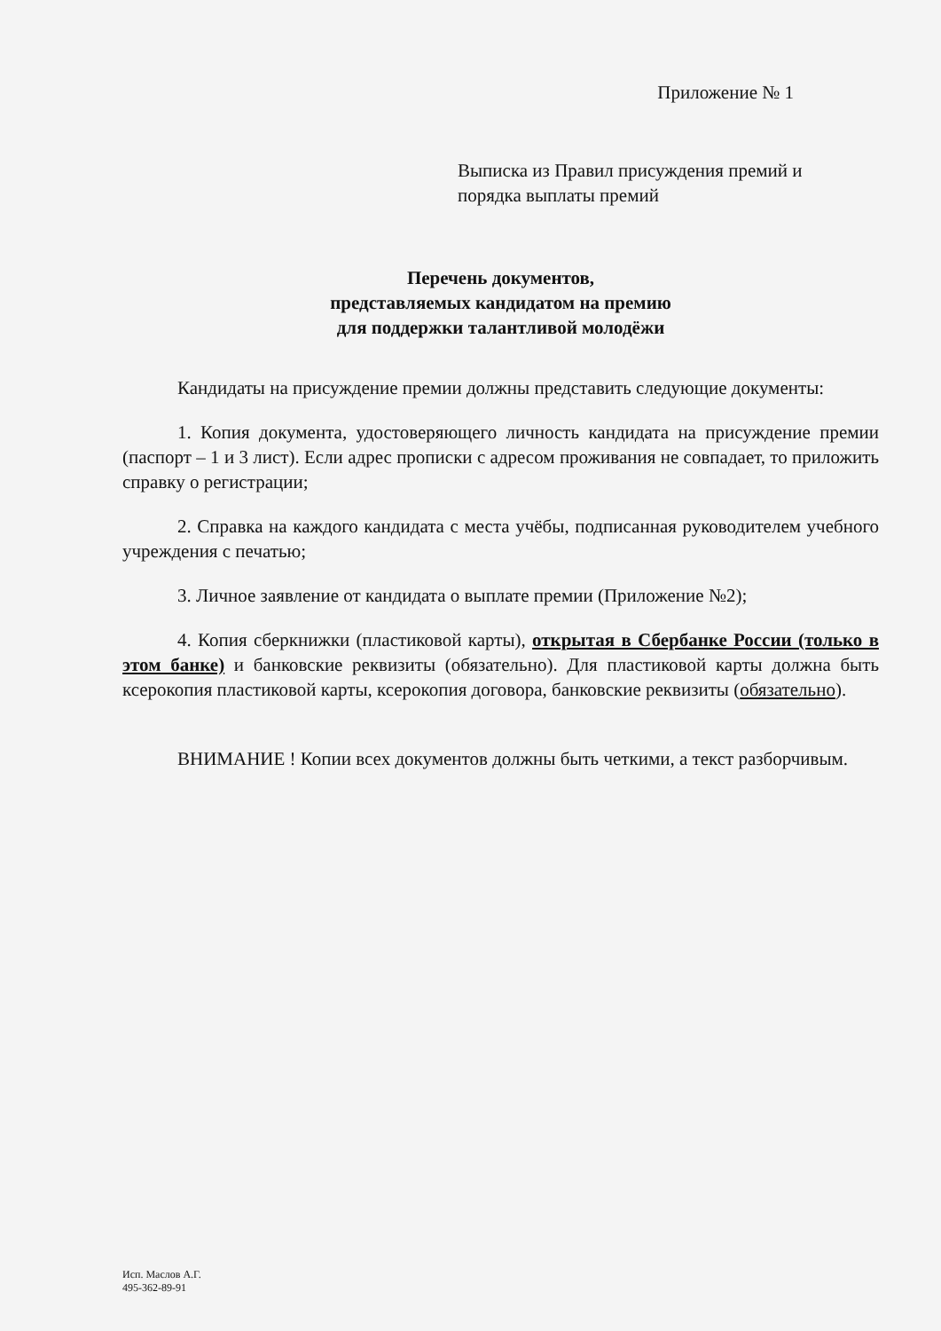Приложение № 1
Выписка из Правил присуждения премий и
порядка выплаты премий
Перечень документов,
представляемых кандидатом на премию
для поддержки талантливой молодёжи
Кандидаты на присуждение премии должны представить следующие документы:
1. Копия документа, удостоверяющего личность кандидата на присуждение премии (паспорт – 1 и 3 лист). Если адрес прописки с адресом проживания не совпадает, то приложить справку о регистрации;
2. Справка на каждого кандидата с места учёбы, подписанная руководителем учебного учреждения с печатью;
3. Личное заявление от кандидата о выплате премии (Приложение №2);
4. Копия сберкнижки (пластиковой карты), открытая в Сбербанке России (только в этом банке) и банковские реквизиты (обязательно). Для пластиковой карты должна быть ксерокопия пластиковой карты, ксерокопия договора, банковские реквизиты (обязательно).
ВНИМАНИЕ ! Копии всех документов должны быть четкими, а текст разборчивым.
Исп. Маслов А.Г.
495-362-89-91